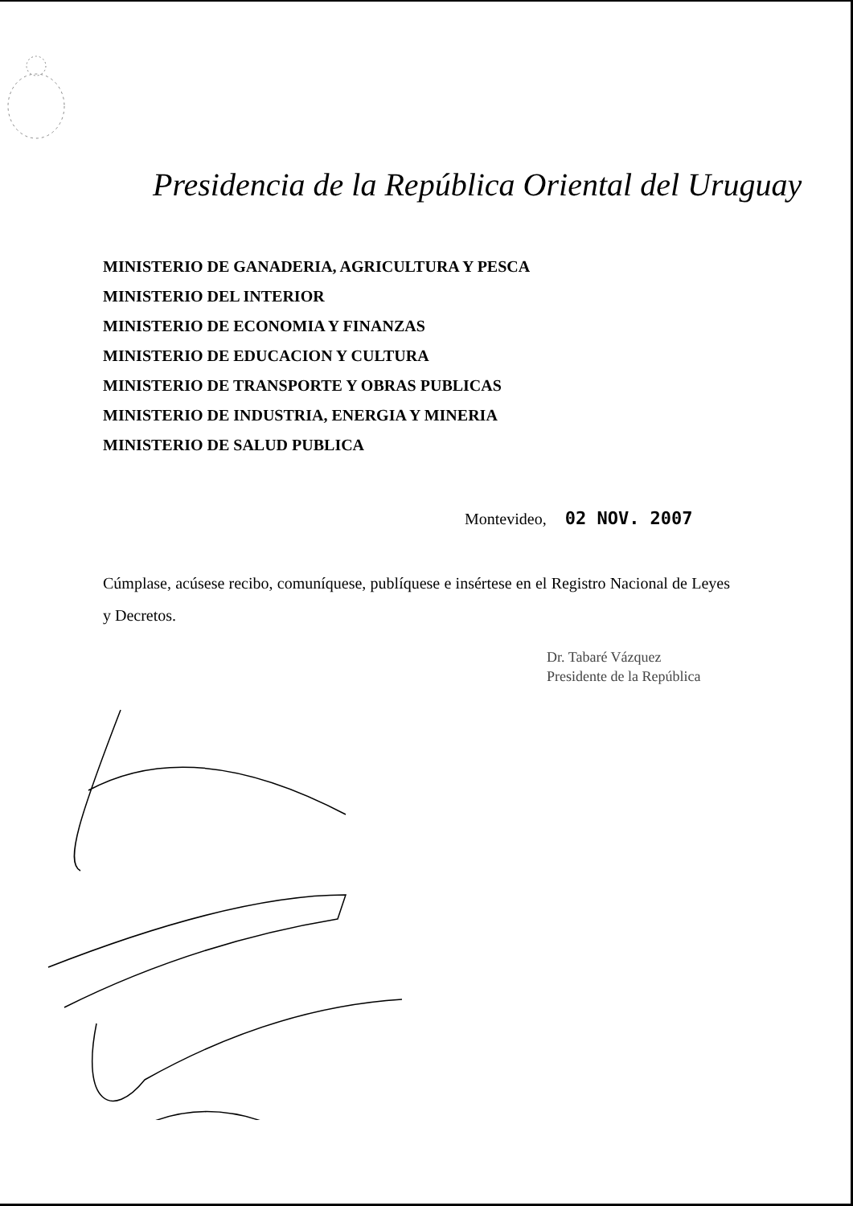Presidencia de la República Oriental del Uruguay
MINISTERIO DE GANADERIA, AGRICULTURA Y PESCA
MINISTERIO DEL INTERIOR
MINISTERIO DE ECONOMIA Y FINANZAS
MINISTERIO DE EDUCACION Y CULTURA
MINISTERIO DE TRANSPORTE Y OBRAS PUBLICAS
MINISTERIO DE INDUSTRIA, ENERGIA Y MINERIA
MINISTERIO DE SALUD PUBLICA
Montevideo, 02 NOV. 2007
Cúmplase, acúsese recibo, comuníquese, publíquese e insértese en el Registro Nacional de Leyes y Decretos.
Dr. Tabaré Vázquez
Presidente de la República